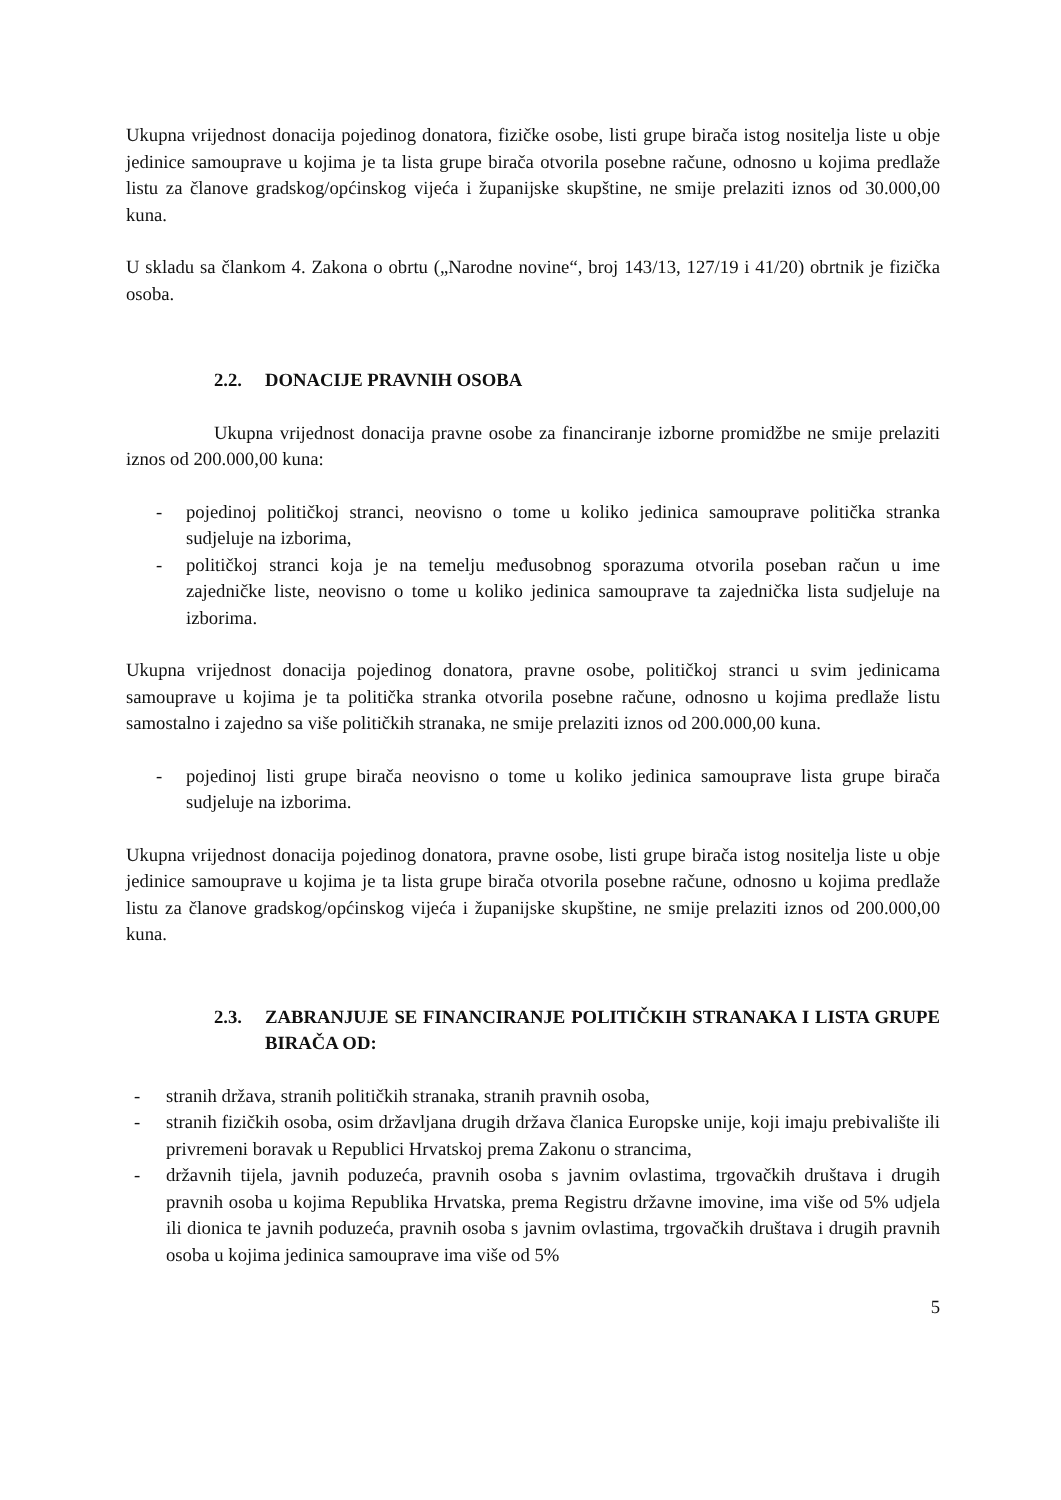Ukupna vrijednost donacija pojedinog donatora, fizičke osobe, listi grupe birača istog nositelja liste u obje jedinice samouprave u kojima je ta lista grupe birača otvorila posebne račune, odnosno u kojima predlaže listu za članove gradskog/općinskog vijeća i županijske skupštine, ne smije prelaziti iznos od 30.000,00 kuna.
U skladu sa člankom 4. Zakona o obrtu („Narodne novine“, broj 143/13, 127/19 i 41/20) obrtnik je fizička osoba.
2.2. DONACIJE PRAVNIH OSOBA
Ukupna vrijednost donacija pravne osobe za financiranje izborne promidžbe ne smije prelaziti iznos od 200.000,00 kuna:
- pojedinoj političkoj stranci, neovisno o tome u koliko jedinica samouprave politička stranka sudjeluje na izborima,
- političkoj stranci koja je na temelju međusobnog sporazuma otvorila poseban račun u ime zajedničke liste, neovisno o tome u koliko jedinica samouprave ta zajednička lista sudjeluje na izborima.
Ukupna vrijednost donacija pojedinog donatora, pravne osobe, političkoj stranci u svim jedinicama samouprave u kojima je ta politička stranka otvorila posebne račune, odnosno u kojima predlaže listu samostalno i zajedno sa više političkih stranaka, ne smije prelaziti iznos od 200.000,00 kuna.
- pojedinoj listi grupe birača neovisno o tome u koliko jedinica samouprave lista grupe birača sudjeluje na izborima.
Ukupna vrijednost donacija pojedinog donatora, pravne osobe, listi grupe birača istog nositelja liste u obje jedinice samouprave u kojima je ta lista grupe birača otvorila posebne račune, odnosno u kojima predlaže listu za članove gradskog/općinskog vijeća i županijske skupštine, ne smije prelaziti iznos od 200.000,00 kuna.
2.3. ZABRANJUJE SE FINANCIRANJE POLITIČKIH STRANAKA I LISTA GRUPE BIRAČA OD:
- stranih država, stranih političkih stranaka, stranih pravnih osoba,
- stranih fizičkih osoba, osim državljana drugih država članica Europske unije, koji imaju prebivalište ili privremeni boravak u Republici Hrvatskoj prema Zakonu o strancima,
- državnih tijela, javnih poduzeća, pravnih osoba s javnim ovlastima, trgovačkih društava i drugih pravnih osoba u kojima Republika Hrvatska, prema Registru državne imovine, ima više od 5% udjela ili dionica te javnih poduzeća, pravnih osoba s javnim ovlastima, trgovačkih društava i drugih pravnih osoba u kojima jedinica samouprave ima više od 5%
5